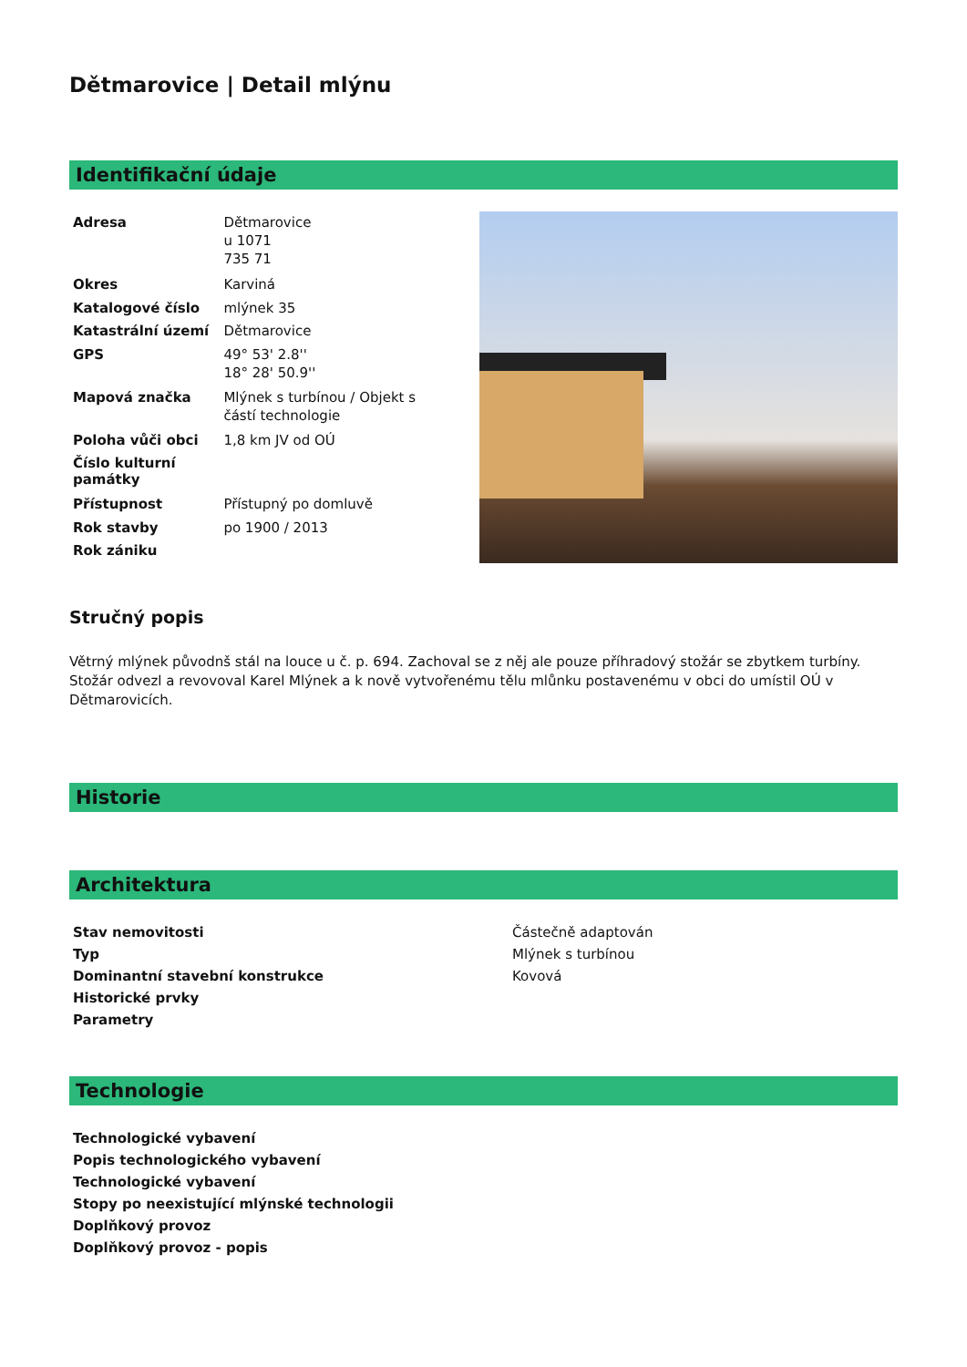Dětmarovice | Detail mlýnu
Identifikační údaje
| Adresa | Dětmarovice u 1071 735 71 |
| Okres | Karviná |
| Katalogové číslo | mlýnek 35 |
| Katastrální území | Dětmarovice |
| GPS | 49° 53' 2.8'' 18° 28' 50.9'' |
| Mapová značka | Mlýnek s turbínou / Objekt s částí technologie |
| Poloha vůči obci | 1,8 km JV od OÚ |
| Číslo kulturní památky | |
| Přístupnost | Přístupný po domluvě |
| Rok stavby | po 1900 / 2013 |
| Rok zániku | |
Stručný popis
Větrný mlýnek původnš stál na louce u č. p. 694. Zachoval se z něj ale pouze příhradový stožár se zbytkem turbíny. Stožár odvezl a revovoval Karel Mlýnek a k nově vytvořenému tělu mlůnku postavenému v obci do umístil OÚ v Dětmarovicích.
Historie
Architektura
| Stav nemovitosti | Částečně adaptován |
| Typ | Mlýnek s turbínou |
| Dominantní stavební konstrukce | Kovová |
| Historické prvky | |
| Parametry | |
Technologie
| Technologické vybavení |
| --- |
| Popis technologického vybavení |
| Technologické vybavení |
| Stopy po neexistující mlýnské technologii |
| Doplňkový provoz |
| Doplňkový provoz - popis |